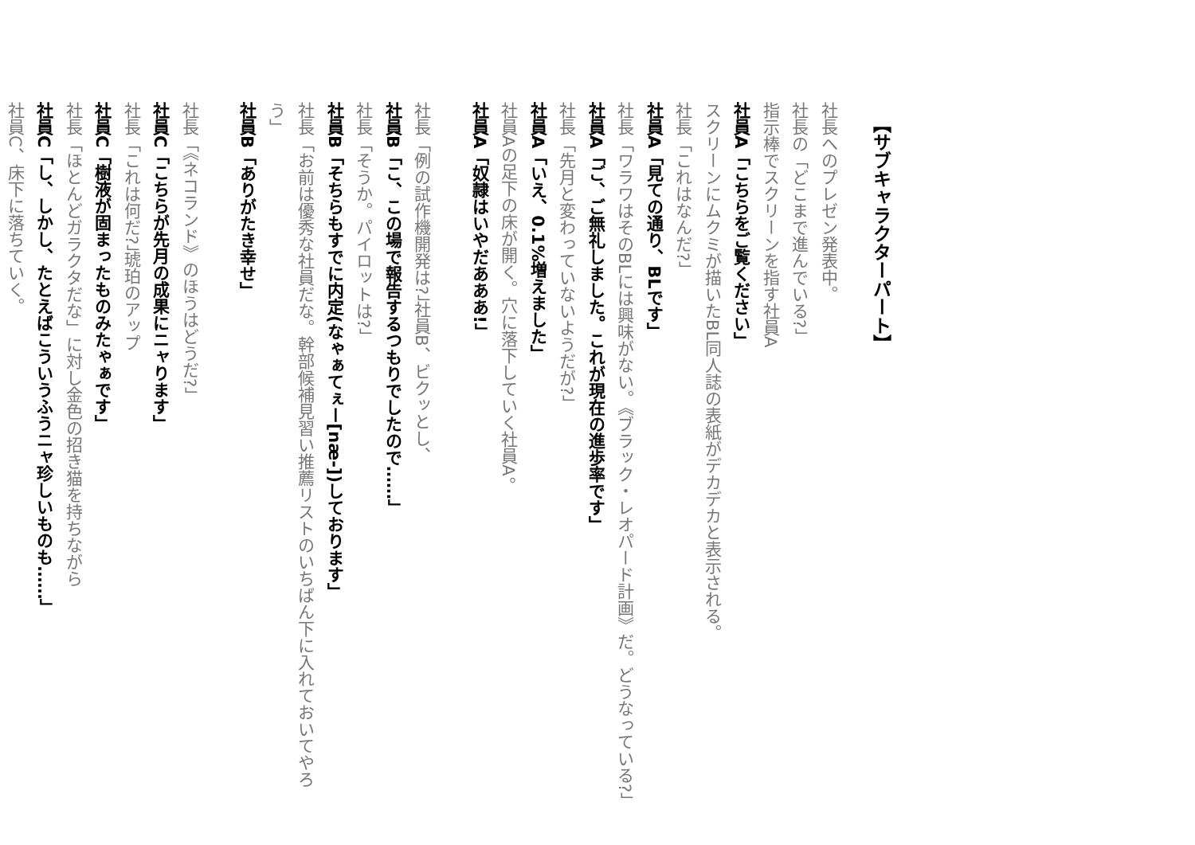【サブキャラクターパート】
社長へのプレゼン発表中。
社長の「どこまで進んでいる?」
指示棒でスクリーンを指す社員A
社員A「こちらをご覧ください」
スクリーンにムクミが描いたBL同人誌の表紙がデカデカと表示される。
社長「これはなんだ?」
社員A「見ての通り、BLです」
社長「ワラワはそのBLには興味がない。《ブラック・レオパード計画》だ。どうなっている?」
社員A「ご、ご無礼しました。これが現在の進歩率です」
社長「先月と変わっていないようだが?」
社員A「いえ、0.1%増えました」
社員Aの足下の床が開く。穴に落下していく社員A。
社員A「奴隷はいやだあああ!」
社長「例の試作機開発は?」社員B、ビクッとし、
社員B「こ、この場で報告するつもりでしたので……」
社長「そうか。パイロットは?」
社員B「そちらもすでに内定(なゃぁてぇー[næ-])しております」
社長「お前は優秀な社員だな。幹部候補見習い推薦リストのいちばん下に入れておいてやろう」
社員B「ありがたき幸せ」
社長「《ネコランド》のほうはどうだ?」
社員C「こちらが先月の成果にニャります」
社長「これは何だ?」琥珀のアップ
社員C「樹液が固まったものみたゃぁです」
社長「ほとんどガラクタだな」に対し金色の招き猫を持ちながら
社員C「し、しかし、たとえばこういうふうニャ珍しいものも……」
社員C、床下に落ちていく。